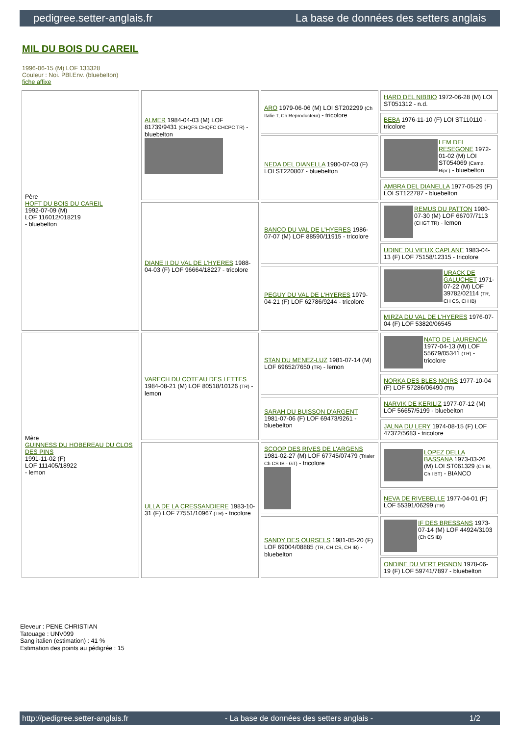pedigree.setter-anglais.fr La base de données des setters anglais
MIL DU BOIS DU CAREIL
1996-06-15 (M) LOF 133328
Couleur : Noi. PBl.Env. (bluebelton)
fiche affixe
| Père HOFT DU BOIS DU CAREIL 1992-07-09 (M) LOF 116012/018219 - bluebelton | ALMER 1984-04-03 (M) LOF 81739/9431 (CHQFS CHQFC CHCPC TR) - bluebelton | ARO 1979-06-06 (M) LOI ST202299 (Ch Italie T, Ch Reproducteur) - tricolore | HARD DEL NIBBIO 1972-06-28 (M) LOI ST051312 - n.d. |
| | | | BEBA 1976-11-10 (F) LOI ST110110 - tricolore |
| | | NEDA DEL DIANELLA 1980-07-03 (F) LOI ST220807 - bluebelton | LEM DEL RESEGONE 1972-01-02 (M) LOI ST054069 (Camp. Ripr.) - bluebelton |
| | | | AMBRA DEL DIANELLA 1977-05-29 (F) LOI ST122787 - bluebelton |
| | DIANE II DU VAL DE L'HYERES 1988-04-03 (F) LOF 96664/18227 - tricolore | BANCO DU VAL DE L'HYERES 1986-07-07 (M) LOF 88590/11915 - tricolore | REMUS DU PATTON 1980-07-30 (M) LOF 66707/7113 (CHGT TR) - lemon |
| | | | UDINE DU VIEUX CAPLANE 1983-04-13 (F) LOF 75158/12315 - tricolore |
| | | PEGUY DU VAL DE L'HYERES 1979-04-21 (F) LOF 62786/9244 - tricolore | URACK DE GALUCHET 1971-07-22 (M) LOF 39782/02114 (TR, CH CS, CH IB) |
| | | | MIRZA DU VAL DE L'HYERES 1976-07-04 (F) LOF 53820/06545 |
| Mère GUINNESS DU HOBEREAU DU CLOS DES PINS 1991-11-02 (F) LOF 111405/18922 - lemon | VARECH DU COTEAU DES LETTES 1984-08-21 (M) LOF 80518/10126 (TR) - lemon | STAN DU MENEZ-LUZ 1981-07-14 (M) LOF 69652/7650 (TR) - lemon | NATO DE LAURENCIA 1977-04-13 (M) LOF 55679/05341 (TR) - tricolore |
| | | | NORKA DES BLES NOIRS 1977-10-04 (F) LOF 57286/06490 (TR) |
| | | SARAH DU BUISSON D'ARGENT 1981-07-06 (F) LOF 69473/9261 - bluebelton | NARVIK DE KERILIZ 1977-07-12 (M) LOF 56657/5199 - bluebelton |
| | | | JALNA DU LERY 1974-08-15 (F) LOF 47372/5683 - tricolore |
| | ULLA DE LA CRESSANDIERE 1983-10-31 (F) LOF 77551/10967 (TR) - tricolore | SCOOP DES RIVES DE L'ARGENS 1981-02-27 (M) LOF 67745/07479 (Trialer Ch CS IB - GT) - tricolore | LOPEZ DELLA BASSANA 1973-03-26 (M) LOI ST061329 (Ch IB, Ch I BT) - BIANCO |
| | | | NEVA DE RIVEBELLE 1977-04-01 (F) LOF 55391/06299 (TR) |
| | | SANDY DES OURSELS 1981-05-20 (F) LOF 69004/08885 (TR, CH CS, CH IB) - bluebelton | IF DES BRESSANS 1973-07-14 (M) LOF 44924/3103 (Ch CS IB) |
| | | | ONDINE DU VERT PIGNON 1978-06-19 (F) LOF 59741/7897 - bluebelton |
Eleveur : PENE CHRISTIAN
Tatouage : UNV099
Sang italien (estimation) : 41 %
Estimation des points au pédigrée : 15
http://pedigree.setter-anglais.fr - La base de données des setters anglais - 1/2